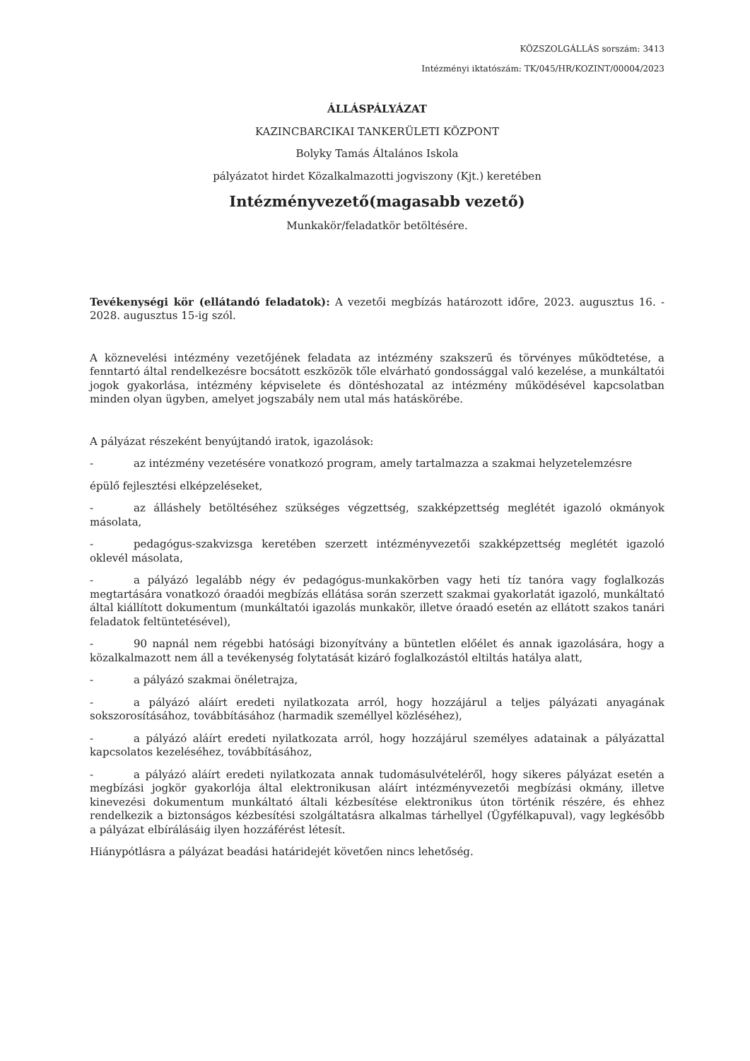KÖZSZOLGÁLLÁS sorszám: 3413
Intézményi iktatószám: TK/045/HR/KOZINT/00004/2023
ÁLLÁSPÁLYÁZAT
KAZINCBARCIKAI TANKERÜLETI KÖZPONT
Bolyky Tamás Általános Iskola
pályázatot hirdet Közalkalmazotti jogviszony (Kjt.) keretében
Intézményvezető(magasabb vezető)
Munkakör/feladatkör betöltésére.
Tevékenységi kör (ellátandó feladatok): A vezetői megbízás határozott időre, 2023. augusztus 16. - 2028. augusztus 15-ig szól.
A köznevelési intézmény vezetőjének feladata az intézmény szakszerű és törvényes működtetése, a fenntartó által rendelkezésre bocsátott eszközök tőle elvárható gondossággal való kezelése, a munkáltatói jogok gyakorlása, intézmény képviselete és döntéshozatal az intézmény működésével kapcsolatban minden olyan ügyben, amelyet jogszabály nem utal más hatáskörébe.
A pályázat részeként benyújtandó iratok, igazolások:
- az intézmény vezetésére vonatkozó program, amely tartalmazza a szakmai helyzetelemzésre
épülő fejlesztési elképzeléseket,
- az álláshely betöltéséhez szükséges végzettség, szakképzettség meglétét igazoló okmányok másolata,
- pedagógus-szakvizsga keretében szerzett intézményvezetői szakképzettség meglétét igazoló oklevél másolata,
- a pályázó legalább négy év pedagógus-munkakörben vagy heti tíz tanóra vagy foglalkozás megtartására vonatkozó óraadói megbízás ellátása során szerzett szakmai gyakorlatát igazoló, munkáltató által kiállított dokumentum (munkáltatói igazolás munkakör, illetve óraadó esetén az ellátott szakos tanári feladatok feltüntetésével),
- 90 napnál nem régebbi hatósági bizonyítvány a büntetlen előélet és annak igazolására, hogy a közalkalmazott nem áll a tevékenység folytatását kizáró foglalkozástól eltiltás hatálya alatt,
- a pályázó szakmai önéletrajza,
- a pályázó aláírt eredeti nyilatkozata arról, hogy hozzájárul a teljes pályázati anyagának sokszorosításához, továbbításához (harmadik személlyel közléséhez),
- a pályázó aláírt eredeti nyilatkozata arról, hogy hozzájárul személyes adatainak a pályázattal kapcsolatos kezeléséhez, továbbításához,
- a pályázó aláírt eredeti nyilatkozata annak tudomásulvételéről, hogy sikeres pályázat esetén a megbízási jogkör gyakorlója által elektronikusan aláírt intézményvezetői megbízási okmány, illetve kinevezési dokumentum munkáltató általi kézbesítése elektronikus úton történik részére, és ehhez rendelkezik a biztonságos kézbesítési szolgáltatásra alkalmas tárhellyel (Ügyfélkapuval), vagy legkésőbb a pályázat elbírálásáig ilyen hozzáférést létesít.
Hiánypótlásra a pályázat beadási határidejét követően nincs lehetőség.